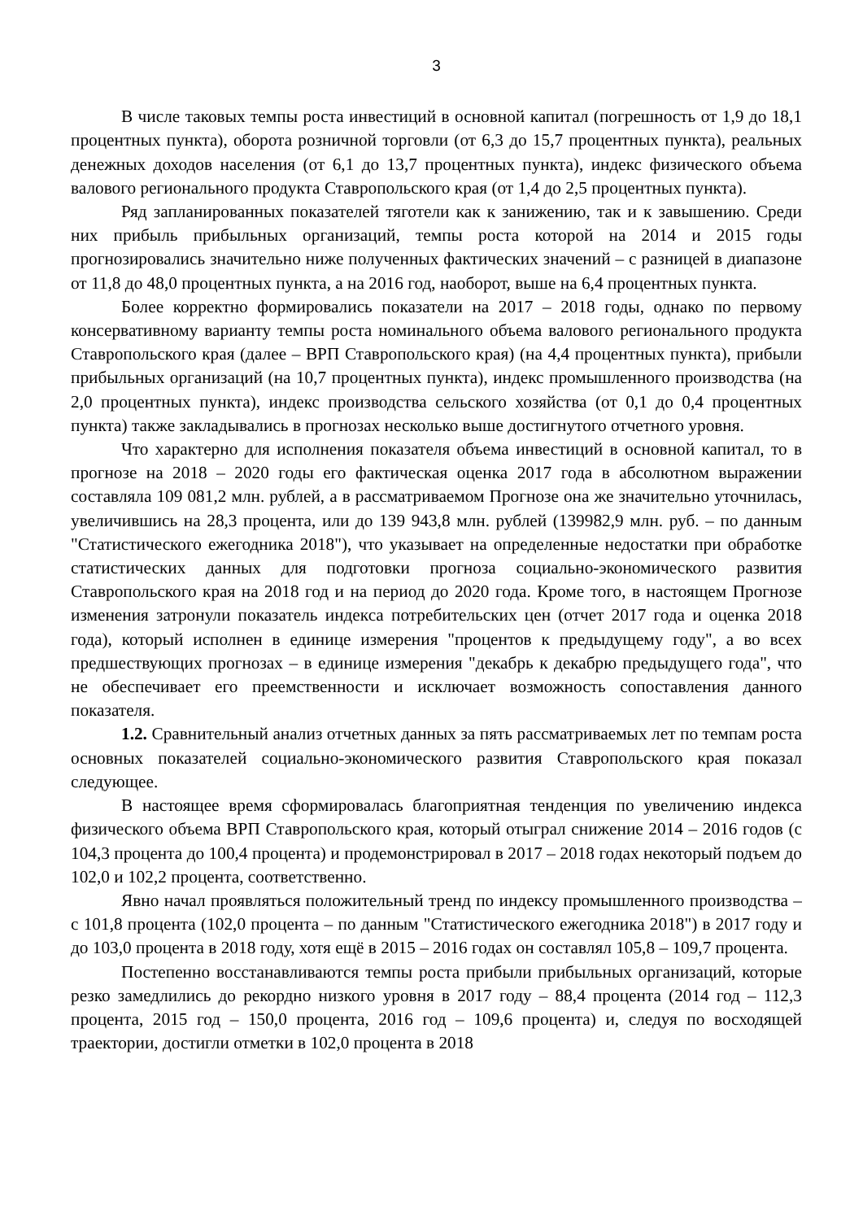3
В числе таковых темпы роста инвестиций в основной капитал (погрешность от 1,9 до 18,1 процентных пункта), оборота розничной торговли (от 6,3 до 15,7 процентных пункта), реальных денежных доходов населения (от 6,1 до 13,7 процентных пункта), индекс физического объема валового регионального продукта Ставропольского края (от 1,4 до 2,5 процентных пункта).
Ряд запланированных показателей тяготели как к занижению, так и к завышению. Среди них прибыль прибыльных организаций, темпы роста которой на 2014 и 2015 годы прогнозировались значительно ниже полученных фактических значений – с разницей в диапазоне от 11,8 до 48,0 процентных пункта, а на 2016 год, наоборот, выше на 6,4 процентных пункта.
Более корректно формировались показатели на 2017 – 2018 годы, однако по первому консервативному варианту темпы роста номинального объема валового регионального продукта Ставропольского края (далее – ВРП Ставропольского края) (на 4,4 процентных пункта), прибыли прибыльных организаций (на 10,7 процентных пункта), индекс промышленного производства (на 2,0 процентных пункта), индекс производства сельского хозяйства (от 0,1 до 0,4 процентных пункта) также закладывались в прогнозах несколько выше достигнутого отчетного уровня.
Что характерно для исполнения показателя объема инвестиций в основной капитал, то в прогнозе на 2018 – 2020 годы его фактическая оценка 2017 года в абсолютном выражении составляла 109 081,2 млн. рублей, а в рассматриваемом Прогнозе она же значительно уточнилась, увеличившись на 28,3 процента, или до 139 943,8 млн. рублей (139982,9 млн. руб. – по данным "Статистического ежегодника 2018"), что указывает на определенные недостатки при обработке статистических данных для подготовки прогноза социально-экономического развития Ставропольского края на 2018 год и на период до 2020 года. Кроме того, в настоящем Прогнозе изменения затронули показатель индекса потребительских цен (отчет 2017 года и оценка 2018 года), который исполнен в единице измерения "процентов к предыдущему году", а во всех предшествующих прогнозах – в единице измерения "декабрь к декабрю предыдущего года", что не обеспечивает его преемственности и исключает возможность сопоставления данного показателя.
1.2. Сравнительный анализ отчетных данных за пять рассматриваемых лет по темпам роста основных показателей социально-экономического развития Ставропольского края показал следующее.
В настоящее время сформировалась благоприятная тенденция по увеличению индекса физического объема ВРП Ставропольского края, который отыграл снижение 2014 – 2016 годов (с 104,3 процента до 100,4 процента) и продемонстрировал в 2017 – 2018 годах некоторый подъем до 102,0 и 102,2 процента, соответственно.
Явно начал проявляться положительный тренд по индексу промышленного производства – с 101,8 процента (102,0 процента – по данным "Статистического ежегодника 2018") в 2017 году и до 103,0 процента в 2018 году, хотя ещё в 2015 – 2016 годах он составлял 105,8 – 109,7 процента.
Постепенно восстанавливаются темпы роста прибыли прибыльных организаций, которые резко замедлились до рекордно низкого уровня в 2017 году – 88,4 процента (2014 год – 112,3 процента, 2015 год – 150,0 процента, 2016 год – 109,6 процента) и, следуя по восходящей траектории, достигли отметки в 102,0 процента в 2018